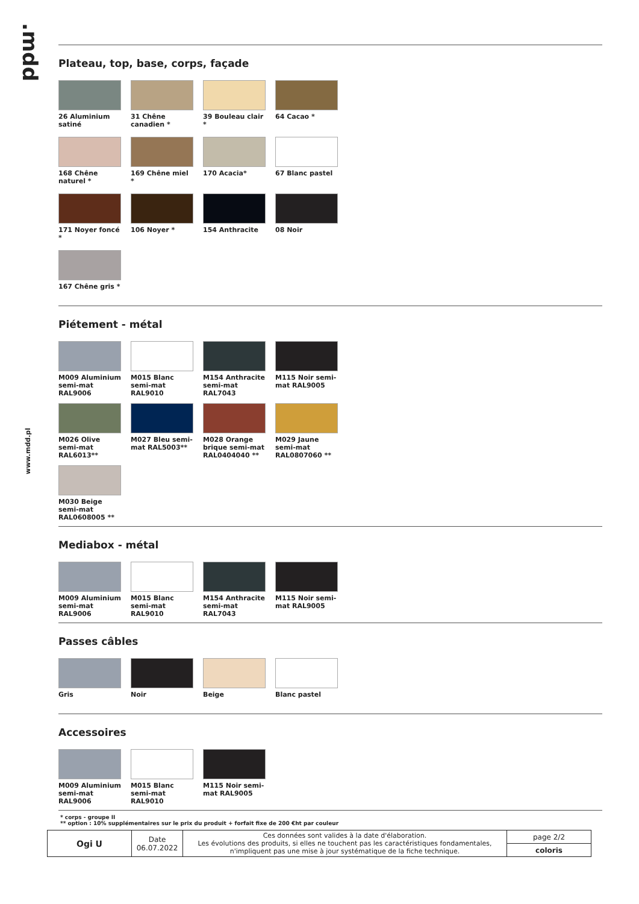.mdd
www.mdd.pl
Plateau, top, base, corps, façade
26 Aluminium satiné
31 Chêne canadien *
39 Bouleau clair *
64 Cacao *
168 Chêne naturel *
169 Chêne miel *
170 Acacia*
67 Blanc pastel
171 Noyer foncé *
106 Noyer *
154 Anthracite
08 Noir
167 Chêne gris *
Piétement - métal
M009 Aluminium semi-mat RAL9006
M015 Blanc semi-mat RAL9010
M154 Anthracite semi-mat RAL7043
M115 Noir semi-mat RAL9005
M026 Olive semi-mat RAL6013**
M027 Bleu semi-mat RAL5003**
M028 Orange brique semi-mat RAL0404040 **
M029 Jaune semi-mat RAL0807060 **
M030 Beige semi-mat RAL0608005 **
Mediabox - métal
M009 Aluminium semi-mat RAL9006
M015 Blanc semi-mat RAL9010
M154 Anthracite semi-mat RAL7043
M115 Noir semi-mat RAL9005
Passes câbles
Gris
Noir
Beige
Blanc pastel
Accessoires
M009 Aluminium semi-mat RAL9006
M015 Blanc semi-mat RAL9010
M115 Noir semi-mat RAL9005
* corps - groupe II
** option : 10% supplémentaires sur le prix du produit + forfait fixe de 200 €ht par couleur
| Ogi U | Date 06.07.2022 | Ces données sont valides à la date d'élaboration. Les évolutions des produits, si elles ne touchent pas les caractéristiques fondamentales, n'impliquent pas une mise à jour systématique de la fiche technique. | page 2/2 |
| | | | coloris |